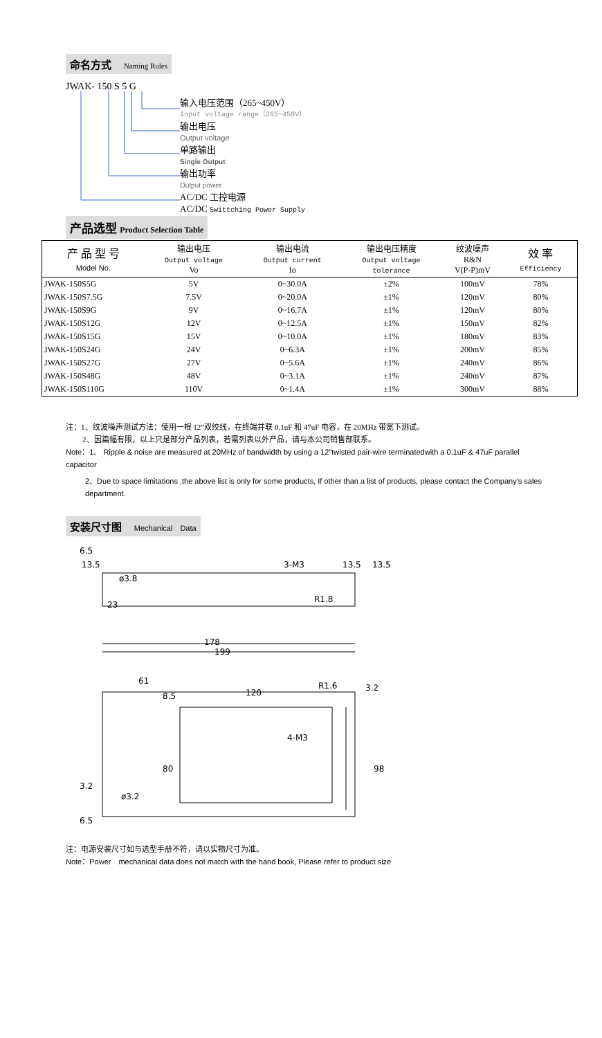命名方式 Naming Rules
JWAK- 150 S 5 G
输入电压范围（265~450V）
Input voltage range（265~450V）
输出电压
Output voltage
单路输出
Single Output
输出功率
Output power
AC/DC 工控电源
AC/DC Swittching Power Supply
产品选型 Product Selection Table
| 产 品 型 号 Model No. | 输出电压 Output voltage Vo | 输出电流 Output current Io | 输出电压精度 Output voltage tolerance | 纹波噪声 R&N V(P-P)mV | 效 率 Efficiency |
| --- | --- | --- | --- | --- | --- |
| JWAK-150S5G | 5V | 0~30.0A | ±2% | 100mV | 78% |
| JWAK-150S7.5G | 7.5V | 0~20.0A | ±1% | 120mV | 80% |
| JWAK-150S9G | 9V | 0~16.7A | ±1% | 120mV | 80% |
| JWAK-150S12G | 12V | 0~12.5A | ±1% | 150mV | 82% |
| JWAK-150S15G | 15V | 0~10.0A | ±1% | 180mV | 83% |
| JWAK-150S24G | 24V | 0~6.3A | ±1% | 200mV | 85% |
| JWAK-150S27G | 27V | 0~5.6A | ±1% | 240mV | 86% |
| JWAK-150S48G | 48V | 0~3.1A | ±1% | 240mV | 87% |
| JWAK-150S110G | 110V | 0~1.4A | ±1% | 300mV | 88% |
注：1、纹波噪声测试方法：使用一根 12”双绞线，在终端并联 0.1uF 和 47uF 电容，在 20MHz 带宽下测试。
2、因篇幅有限，以上只是部分产品列表，若需列表以外产品，请与本公司销售部联系。
Note：1、 Ripple & noise are measured at 20MHz of bandwidth by using a 12"twisted pair-wire terminatedwith a 0.1uF & 47uF parallel capacitor
2、Due to space limitations ,the above list is only for some products, If other than a list of products, please contact the Company's sales department.
安装尺寸图 Mechanical　Data
6.5
13.5
3-M3
13.5
13.5
ø3.8
23
R1.8
178
199
61
8.5
120
R1.6
3.2
4-M3
80
98
3.2
ø3.2
6.5
注：电源安装尺寸如与选型手册不符，请以实物尺寸为准。
Note：Power　mechanical data does not match with the hand book, Please refer to product size